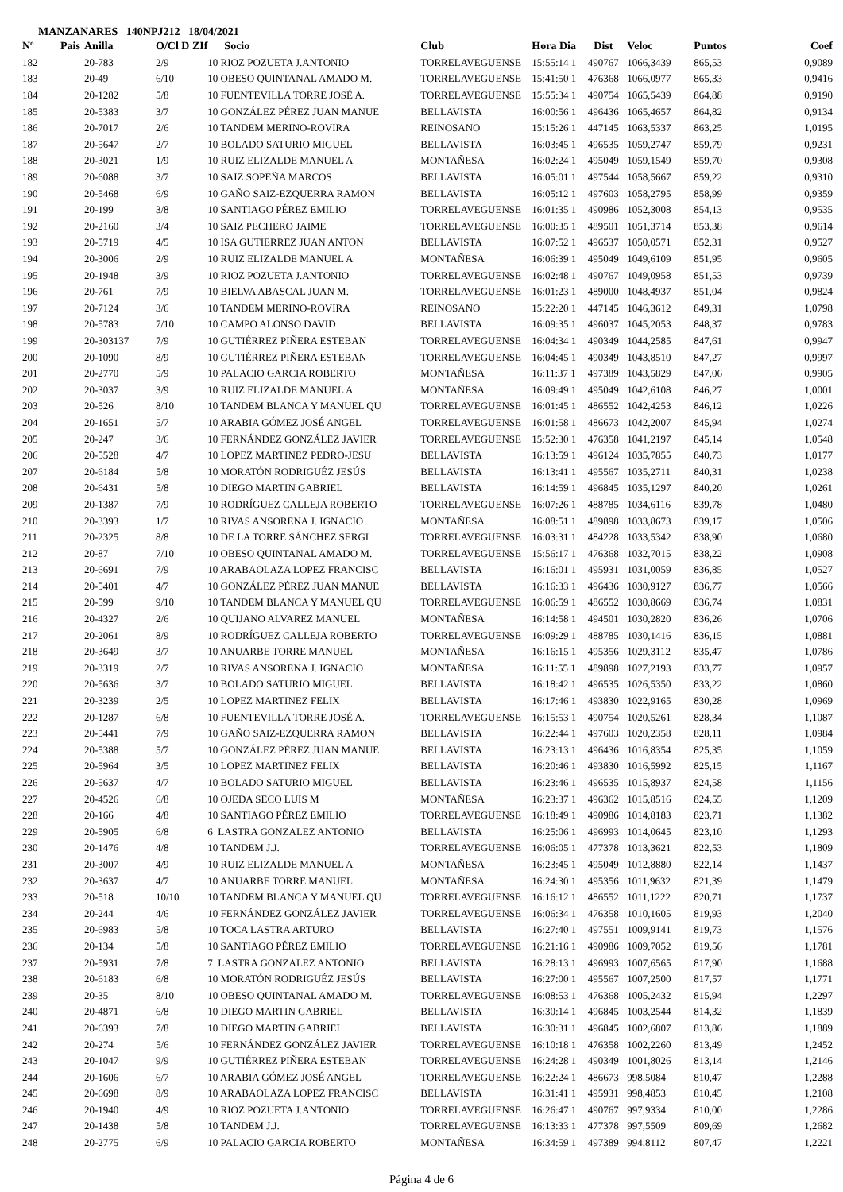MANZANARES 140NPJ212 18/04/2021
| Nº | Pais | Anilla | O/Cl D ZIf | Socio | Club | Hora Dia | Dist | Veloc | Puntos | Coef |
| --- | --- | --- | --- | --- | --- | --- | --- | --- | --- | --- |
| 182 | | 20-783 | 2/9 | 10 RIOZ POZUETA J.ANTONIO | TORRELAVEGUENSE | 15:55:14 1 | 490767 | 1066,3439 | 865,53 | 0,9089 |
| 183 | | 20-49 | 6/10 | 10 OBESO QUINTANAL AMADO M. | TORRELAVEGUENSE | 15:41:50 1 | 476368 | 1066,0977 | 865,33 | 0,9416 |
| 184 | | 20-1282 | 5/8 | 10 FUENTEVILLA TORRE JOSÉ A. | TORRELAVEGUENSE | 15:55:34 1 | 490754 | 1065,5439 | 864,88 | 0,9190 |
| 185 | | 20-5383 | 3/7 | 10 GONZÁLEZ PÉREZ JUAN MANUE | BELLAVISTA | 16:00:56 1 | 496436 | 1065,4657 | 864,82 | 0,9134 |
| 186 | | 20-7017 | 2/6 | 10 TANDEM MERINO-ROVIRA | REINOSANO | 15:15:26 1 | 447145 | 1063,5337 | 863,25 | 1,0195 |
| 187 | | 20-5647 | 2/7 | 10 BOLADO SATURIO MIGUEL | BELLAVISTA | 16:03:45 1 | 496535 | 1059,2747 | 859,79 | 0,9231 |
| 188 | | 20-3021 | 1/9 | 10 RUIZ ELIZALDE MANUEL A | MONTAÑESA | 16:02:24 1 | 495049 | 1059,1549 | 859,70 | 0,9308 |
| 189 | | 20-6088 | 3/7 | 10 SAIZ SOPEÑA MARCOS | BELLAVISTA | 16:05:01 1 | 497544 | 1058,5667 | 859,22 | 0,9310 |
| 190 | | 20-5468 | 6/9 | 10 GAÑO SAIZ-EZQUERRA RAMON | BELLAVISTA | 16:05:12 1 | 497603 | 1058,2795 | 858,99 | 0,9359 |
| 191 | | 20-199 | 3/8 | 10 SANTIAGO PÉREZ EMILIO | TORRELAVEGUENSE | 16:01:35 1 | 490986 | 1052,3008 | 854,13 | 0,9535 |
| 192 | | 20-2160 | 3/4 | 10 SAIZ PECHERO JAIME | TORRELAVEGUENSE | 16:00:35 1 | 489501 | 1051,3714 | 853,38 | 0,9614 |
| 193 | | 20-5719 | 4/5 | 10 ISA GUTIERREZ JUAN ANTON | BELLAVISTA | 16:07:52 1 | 496537 | 1050,0571 | 852,31 | 0,9527 |
| 194 | | 20-3006 | 2/9 | 10 RUIZ ELIZALDE MANUEL A | MONTAÑESA | 16:06:39 1 | 495049 | 1049,6109 | 851,95 | 0,9605 |
| 195 | | 20-1948 | 3/9 | 10 RIOZ POZUETA J.ANTONIO | TORRELAVEGUENSE | 16:02:48 1 | 490767 | 1049,0958 | 851,53 | 0,9739 |
| 196 | | 20-761 | 7/9 | 10 BIELVA ABASCAL JUAN M. | TORRELAVEGUENSE | 16:01:23 1 | 489000 | 1048,4937 | 851,04 | 0,9824 |
| 197 | | 20-7124 | 3/6 | 10 TANDEM MERINO-ROVIRA | REINOSANO | 15:22:20 1 | 447145 | 1046,3612 | 849,31 | 1,0798 |
| 198 | | 20-5783 | 7/10 | 10 CAMPO ALONSO DAVID | BELLAVISTA | 16:09:35 1 | 496037 | 1045,2053 | 848,37 | 0,9783 |
| 199 | | 20-303137 | 7/9 | 10 GUTIÉRREZ PIÑERA ESTEBAN | TORRELAVEGUENSE | 16:04:34 1 | 490349 | 1044,2585 | 847,61 | 0,9947 |
| 200 | | 20-1090 | 8/9 | 10 GUTIÉRREZ PIÑERA ESTEBAN | TORRELAVEGUENSE | 16:04:45 1 | 490349 | 1043,8510 | 847,27 | 0,9997 |
| 201 | | 20-2770 | 5/9 | 10 PALACIO GARCIA ROBERTO | MONTAÑESA | 16:11:37 1 | 497389 | 1043,5829 | 847,06 | 0,9905 |
| 202 | | 20-3037 | 3/9 | 10 RUIZ ELIZALDE MANUEL A | MONTAÑESA | 16:09:49 1 | 495049 | 1042,6108 | 846,27 | 1,0001 |
| 203 | | 20-526 | 8/10 | 10 TANDEM BLANCA Y MANUEL QU | TORRELAVEGUENSE | 16:01:45 1 | 486552 | 1042,4253 | 846,12 | 1,0226 |
| 204 | | 20-1651 | 5/7 | 10 ARABIA GÓMEZ JOSÉ ANGEL | TORRELAVEGUENSE | 16:01:58 1 | 486673 | 1042,2007 | 845,94 | 1,0274 |
| 205 | | 20-247 | 3/6 | 10 FERNÁNDEZ GONZÁLEZ JAVIER | TORRELAVEGUENSE | 15:52:30 1 | 476358 | 1041,2197 | 845,14 | 1,0548 |
| 206 | | 20-5528 | 4/7 | 10 LOPEZ MARTINEZ PEDRO-JESU | BELLAVISTA | 16:13:59 1 | 496124 | 1035,7855 | 840,73 | 1,0177 |
| 207 | | 20-6184 | 5/8 | 10 MORATÓN RODRIGUÉZ JESÚS | BELLAVISTA | 16:13:41 1 | 495567 | 1035,2711 | 840,31 | 1,0238 |
| 208 | | 20-6431 | 5/8 | 10 DIEGO MARTIN GABRIEL | BELLAVISTA | 16:14:59 1 | 496845 | 1035,1297 | 840,20 | 1,0261 |
| 209 | | 20-1387 | 7/9 | 10 RODRÍGUEZ CALLEJA ROBERTO | TORRELAVEGUENSE | 16:07:26 1 | 488785 | 1034,6116 | 839,78 | 1,0480 |
| 210 | | 20-3393 | 1/7 | 10 RIVAS ANSORENA J. IGNACIO | MONTAÑESA | 16:08:51 1 | 489898 | 1033,8673 | 839,17 | 1,0506 |
| 211 | | 20-2325 | 8/8 | 10 DE LA TORRE SÁNCHEZ SERGI | TORRELAVEGUENSE | 16:03:31 1 | 484228 | 1033,5342 | 838,90 | 1,0680 |
| 212 | | 20-87 | 7/10 | 10 OBESO QUINTANAL AMADO M. | TORRELAVEGUENSE | 15:56:17 1 | 476368 | 1032,7015 | 838,22 | 1,0908 |
| 213 | | 20-6691 | 7/9 | 10 ARABAOLAZA LOPEZ FRANCISC | BELLAVISTA | 16:16:01 1 | 495931 | 1031,0059 | 836,85 | 1,0527 |
| 214 | | 20-5401 | 4/7 | 10 GONZÁLEZ PÉREZ JUAN MANUE | BELLAVISTA | 16:16:33 1 | 496436 | 1030,9127 | 836,77 | 1,0566 |
| 215 | | 20-599 | 9/10 | 10 TANDEM BLANCA Y MANUEL QU | TORRELAVEGUENSE | 16:06:59 1 | 486552 | 1030,8669 | 836,74 | 1,0831 |
| 216 | | 20-4327 | 2/6 | 10 QUIJANO ALVAREZ MANUEL | MONTAÑESA | 16:14:58 1 | 494501 | 1030,2820 | 836,26 | 1,0706 |
| 217 | | 20-2061 | 8/9 | 10 RODRÍGUEZ CALLEJA ROBERTO | TORRELAVEGUENSE | 16:09:29 1 | 488785 | 1030,1416 | 836,15 | 1,0881 |
| 218 | | 20-3649 | 3/7 | 10 ANUARBE TORRE MANUEL | MONTAÑESA | 16:16:15 1 | 495356 | 1029,3112 | 835,47 | 1,0786 |
| 219 | | 20-3319 | 2/7 | 10 RIVAS ANSORENA J. IGNACIO | MONTAÑESA | 16:11:55 1 | 489898 | 1027,2193 | 833,77 | 1,0957 |
| 220 | | 20-5636 | 3/7 | 10 BOLADO SATURIO MIGUEL | BELLAVISTA | 16:18:42 1 | 496535 | 1026,5350 | 833,22 | 1,0860 |
| 221 | | 20-3239 | 2/5 | 10 LOPEZ MARTINEZ FELIX | BELLAVISTA | 16:17:46 1 | 493830 | 1022,9165 | 830,28 | 1,0969 |
| 222 | | 20-1287 | 6/8 | 10 FUENTEVILLA TORRE JOSÉ A. | TORRELAVEGUENSE | 16:15:53 1 | 490754 | 1020,5261 | 828,34 | 1,1087 |
| 223 | | 20-5441 | 7/9 | 10 GAÑO SAIZ-EZQUERRA RAMON | BELLAVISTA | 16:22:44 1 | 497603 | 1020,2358 | 828,11 | 1,0984 |
| 224 | | 20-5388 | 5/7 | 10 GONZÁLEZ PÉREZ JUAN MANUE | BELLAVISTA | 16:23:13 1 | 496436 | 1016,8354 | 825,35 | 1,1059 |
| 225 | | 20-5964 | 3/5 | 10 LOPEZ MARTINEZ FELIX | BELLAVISTA | 16:20:46 1 | 493830 | 1016,5992 | 825,15 | 1,1167 |
| 226 | | 20-5637 | 4/7 | 10 BOLADO SATURIO MIGUEL | BELLAVISTA | 16:23:46 1 | 496535 | 1015,8937 | 824,58 | 1,1156 |
| 227 | | 20-4526 | 6/8 | 10 OJEDA SECO LUIS M | MONTAÑESA | 16:23:37 1 | 496362 | 1015,8516 | 824,55 | 1,1209 |
| 228 | | 20-166 | 4/8 | 10 SANTIAGO PÉREZ EMILIO | TORRELAVEGUENSE | 16:18:49 1 | 490986 | 1014,8183 | 823,71 | 1,1382 |
| 229 | | 20-5905 | 6/8 | 6 LASTRA GONZALEZ ANTONIO | BELLAVISTA | 16:25:06 1 | 496993 | 1014,0645 | 823,10 | 1,1293 |
| 230 | | 20-1476 | 4/8 | 10 TANDEM J.J. | TORRELAVEGUENSE | 16:06:05 1 | 477378 | 1013,3621 | 822,53 | 1,1809 |
| 231 | | 20-3007 | 4/9 | 10 RUIZ ELIZALDE MANUEL A | MONTAÑESA | 16:23:45 1 | 495049 | 1012,8880 | 822,14 | 1,1437 |
| 232 | | 20-3637 | 4/7 | 10 ANUARBE TORRE MANUEL | MONTAÑESA | 16:24:30 1 | 495356 | 1011,9632 | 821,39 | 1,1479 |
| 233 | | 20-518 | 10/10 | 10 TANDEM BLANCA Y MANUEL QU | TORRELAVEGUENSE | 16:16:12 1 | 486552 | 1011,1222 | 820,71 | 1,1737 |
| 234 | | 20-244 | 4/6 | 10 FERNÁNDEZ GONZÁLEZ JAVIER | TORRELAVEGUENSE | 16:06:34 1 | 476358 | 1010,1605 | 819,93 | 1,2040 |
| 235 | | 20-6983 | 5/8 | 10 TOCA LASTRA ARTURO | BELLAVISTA | 16:27:40 1 | 497551 | 1009,9141 | 819,73 | 1,1576 |
| 236 | | 20-134 | 5/8 | 10 SANTIAGO PÉREZ EMILIO | TORRELAVEGUENSE | 16:21:16 1 | 490986 | 1009,7052 | 819,56 | 1,1781 |
| 237 | | 20-5931 | 7/8 | 7 LASTRA GONZALEZ ANTONIO | BELLAVISTA | 16:28:13 1 | 496993 | 1007,6565 | 817,90 | 1,1688 |
| 238 | | 20-6183 | 6/8 | 10 MORATÓN RODRIGUÉZ JESÚS | BELLAVISTA | 16:27:00 1 | 495567 | 1007,2500 | 817,57 | 1,1771 |
| 239 | | 20-35 | 8/10 | 10 OBESO QUINTANAL AMADO M. | TORRELAVEGUENSE | 16:08:53 1 | 476368 | 1005,2432 | 815,94 | 1,2297 |
| 240 | | 20-4871 | 6/8 | 10 DIEGO MARTIN GABRIEL | BELLAVISTA | 16:30:14 1 | 496845 | 1003,2544 | 814,32 | 1,1839 |
| 241 | | 20-6393 | 7/8 | 10 DIEGO MARTIN GABRIEL | BELLAVISTA | 16:30:31 1 | 496845 | 1002,6807 | 813,86 | 1,1889 |
| 242 | | 20-274 | 5/6 | 10 FERNÁNDEZ GONZÁLEZ JAVIER | TORRELAVEGUENSE | 16:10:18 1 | 476358 | 1002,2260 | 813,49 | 1,2452 |
| 243 | | 20-1047 | 9/9 | 10 GUTIÉRREZ PIÑERA ESTEBAN | TORRELAVEGUENSE | 16:24:28 1 | 490349 | 1001,8026 | 813,14 | 1,2146 |
| 244 | | 20-1606 | 6/7 | 10 ARABIA GÓMEZ JOSÉ ANGEL | TORRELAVEGUENSE | 16:22:24 1 | 486673 | 998,5084 | 810,47 | 1,2288 |
| 245 | | 20-6698 | 8/9 | 10 ARABAOLAZA LOPEZ FRANCISC | BELLAVISTA | 16:31:41 1 | 495931 | 998,4853 | 810,45 | 1,2108 |
| 246 | | 20-1940 | 4/9 | 10 RIOZ POZUETA J.ANTONIO | TORRELAVEGUENSE | 16:26:47 1 | 490767 | 997,9334 | 810,00 | 1,2286 |
| 247 | | 20-1438 | 5/8 | 10 TANDEM J.J. | TORRELAVEGUENSE | 16:13:33 1 | 477378 | 997,5509 | 809,69 | 1,2682 |
| 248 | | 20-2775 | 6/9 | 10 PALACIO GARCIA ROBERTO | MONTAÑESA | 16:34:59 1 | 497389 | 994,8112 | 807,47 | 1,2221 |
Página 4 de 6